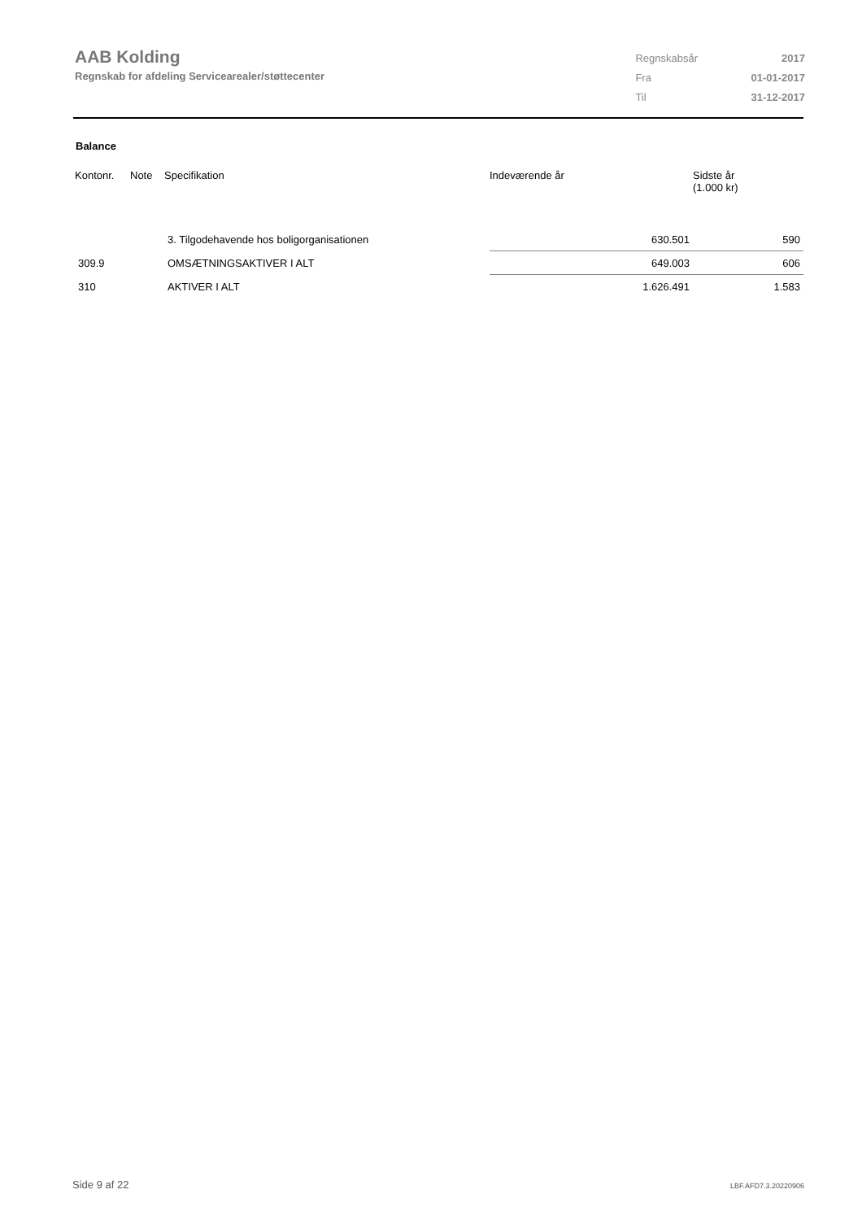AAB Kolding
Regnskab for afdeling Servicearealer/støttecenter
| Regnskabsår | 2017 |
| Fra | 01-01-2017 |
| Til | 31-12-2017 |
Balance
| Kontonr. | Note | Specifikation | Indeværende år | Sidste år (1.000 kr) |
| --- | --- | --- | --- | --- |
| | | 3. Tilgodehavende hos boligorganisationen | 630.501 | 590 |
| 309.9 | | OMSÆTNINGSAKTIVER I ALT | 649.003 | 606 |
| 310 | | AKTIVER I ALT | 1.626.491 | 1.583 |
Side 9 af 22 LBF.AFD7.3.20220906